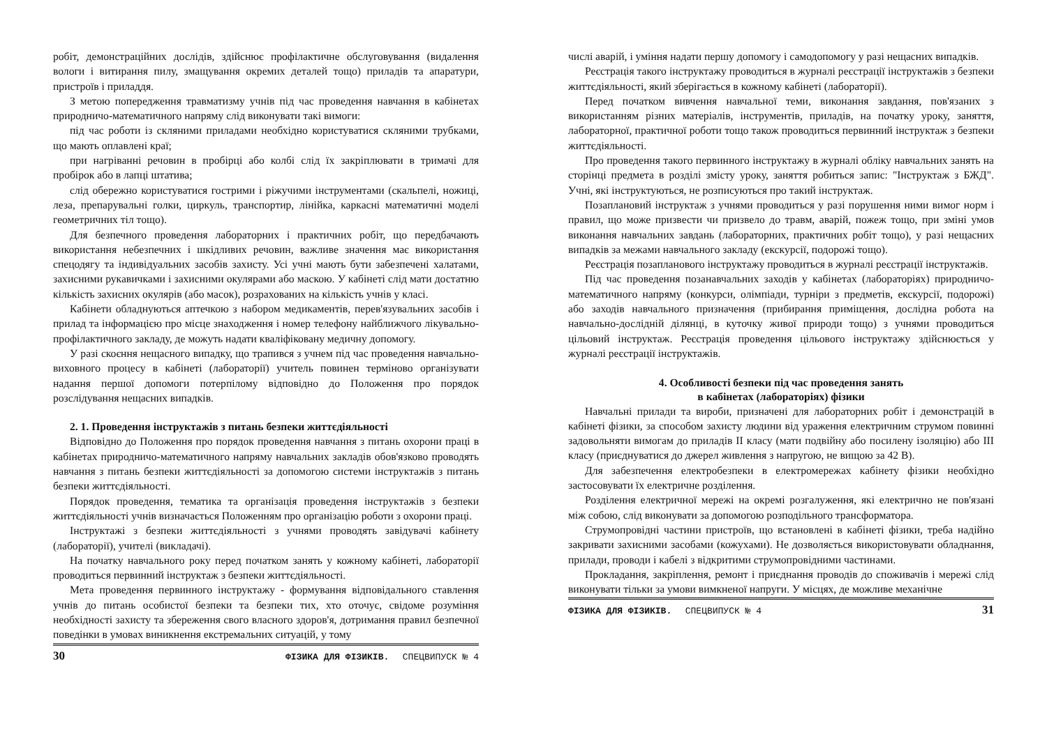робіт, демонстраційних дослідів, здійснює профілактичне обслуговування (видалення вологи і витирання пилу, змащування окремих деталей тощо) приладів та апаратури, пристроїв і приладдя.
З метою попередження травматизму учнів під час проведення навчання в кабінетах природничо-математичного напряму слід виконувати такі вимоги:
під час роботи із скляними приладами необхідно користуватися скляними трубками, що мають оплавлені краї;
при нагріванні речовин в пробірці або колбі слід їх закріплювати в тримачі для пробірок або в лапці штатива;
слід обережно користуватися гострими і ріжучими інструментами (скальпелі, ножиці, леза, препарувальні голки, циркуль, транспортир, лінійка, каркасні математичні моделі геометричних тіл тощо).
Для безпечного проведення лабораторних і практичних робіт, що передбачають використання небезпечних і шкідливих речовин, важливе значення має використання спецодягу та індивідуальних засобів захисту. Усі учні мають бути забезпечені халатами, захисними рукавичками і захисними окулярами або маскою. У кабінеті слід мати достатню кількість захисних окулярів (або масок), розрахованих на кількість учнів у класі.
Кабінети обладнуються аптечкою з набором медикаментів, перев'язувальних засобів і прилад та інформацією про місце знаходження і номер телефону найближчого лікувально-профілактичного закладу, де можуть надати кваліфіковану медичну допомогу.
У разі скоєння нещасного випадку, що трапився з учнем під час проведення навчально-виховного процесу в кабінеті (лабораторії) учитель повинен терміново організувати надання першої допомоги потерпілому відповідно до Положення про порядок розслідування нещасних випадків.
2. 1. Проведення інструктажів з питань безпеки життєдіяльності
Відповідно до Положення про порядок проведення навчання з питань охорони праці в кабінетах природничо-математичного напряму навчальних закладів обов'язково проводять навчання з питань безпеки життєдіяльності за допомогою системи інструктажів з питань безпеки життєдіяльності.
Порядок проведення, тематика та організація проведення інструктажів з безпеки життєдіяльності учнів визначається Положенням про організацію роботи з охорони праці.
Інструктажі з безпеки життєдіяльності з учнями проводять завідувачі кабінету (лабораторії), учителі (викладачі).
На початку навчального року перед початком занять у кожному кабінеті, лабораторії проводиться первинний інструктаж з безпеки життєдіяльності.
Мета проведення первинного інструктажу - формування відповідального ставлення учнів до питань особистої безпеки та безпеки тих, хто оточує, свідоме розуміння необхідності захисту та збереження свого власного здоров'я, дотримання правил безпечної поведінки в умовах виникнення екстремальних ситуацій, у тому
30 ФІЗИКА ДЛЯ ФІЗИКІВ. СПЕЦВИПУСК № 4
числі аварій, і уміння надати першу допомогу і самодопомогу у разі нещасних випадків.
Реєстрація такого інструктажу проводиться в журналі реєстрації інструктажів з безпеки життєдіяльності, який зберігається в кожному кабінеті (лабораторії).
Перед початком вивчення навчальної теми, виконання завдання, пов'язаних з використанням різних матеріалів, інструментів, приладів, на початку уроку, заняття, лабораторної, практичної роботи тощо також проводиться первинний інструктаж з безпеки життєдіяльності.
Про проведення такого первинного інструктажу в журналі обліку навчальних занять на сторінці предмета в розділі змісту уроку, заняття робиться запис: "Інструктаж з БЖД". Учні, які інструктуються, не розписуються про такий інструктаж.
Позаплановий інструктаж з учнями проводиться у разі порушення ними вимог норм і правил, що може призвести чи призвело до травм, аварій, пожеж тощо, при зміні умов виконання навчальних завдань (лабораторних, практичних робіт тощо), у разі нещасних випадків за межами навчального закладу (екскурсії, подорожі тощо).
Реєстрація позапланового інструктажу проводиться в журналі реєстрації інструктажів.
Під час проведення позанавчальних заходів у кабінетах (лабораторіях) природничо-математичного напряму (конкурси, олімпіади, турніри з предметів, екскурсії, подорожі) або заходів навчального призначення (прибирання приміщення, дослідна робота на навчально-дослідній ділянці, в куточку живої природи тощо) з учнями проводиться цільовий інструктаж. Реєстрація проведення цільового інструктажу здійснюється у журналі реєстрації інструктажів.
4. Особливості безпеки під час проведення занять
в кабінетах (лабораторіях) фізики
Навчальні прилади та вироби, призначені для лабораторних робіт і демонстрацій в кабінеті фізики, за способом захисту людини від ураження електричним струмом повинні задовольняти вимогам до приладів II класу (мати подвійну або посилену ізоляцію) або III класу (приєднуватися до джерел живлення з напругою, не вищою за 42 В).
Для забезпечення електробезпеки в електромережах кабінету фізики необхідно застосовувати їх електричне розділення.
Розділення електричної мережі на окремі розгалуження, які електрично не пов'язані між собою, слід виконувати за допомогою розподільного трансформатора.
Струмопровідні частини пристроїв, що встановлені в кабінеті фізики, треба надійно закривати захисними засобами (кожухами). Не дозволяється використовувати обладнання, прилади, проводи і кабелі з відкритими струмопровідними частинами.
Прокладання, закріплення, ремонт і приєднання проводів до споживачів і мережі слід виконувати тільки за умови вимкненої напруги. У місцях, де можливе механічне
ФІЗИКА ДЛЯ ФІЗИКІВ. СПЕЦВИПУСК № 4 31